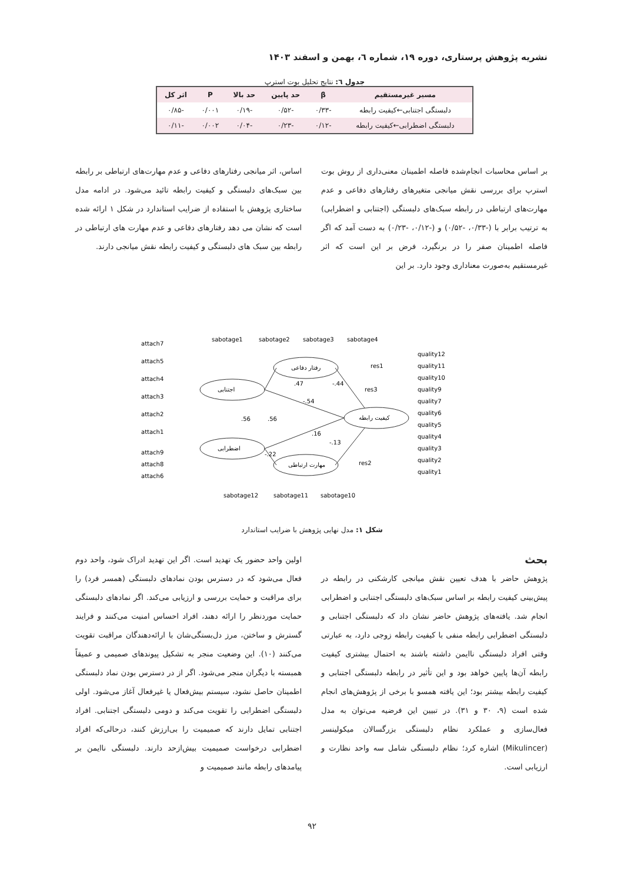نشریه پژوهش پرستاری، دوره ۱۹، شماره ٦، بهمن و اسفند ۱۴۰۳
جدول ٦: نتایج تحلیل بوت استرپ
| مسیر غیرمستقیم | β | حد پایین | حد بالا | P | اثر کل |
| --- | --- | --- | --- | --- | --- |
| دلبستگی اجتنابی←کیفیت رابطه | -۰/۳۳ | -۰/۵۲ | -۰/۱۹ | ۰/۰۰۱ | -۰/۸۵ |
| دلبستگی اضطرابی←کیفیت رابطه | -۰/۱۲ | -۰/۲۳ | -۰/۰۴ | ۰/۰۰۲ | -۰/۱۱ |
بر اساس محاسبات انجام‌شده فاصله اطمینان معنی‌داری از روش بوت استرپ برای بررسی نقش میانجی متغیرهای رفتارهای دفاعی و عدم مهارت‌های ارتباطی در رابطه سبک‌های دلبستگی (اجتنابی و اضطرابی) به ترتیب برابر با (-۰/۳۳، -۰/۵۲) و (-۰/۱۲، -۰/۲۳) به دست آمد که اگر فاصله اطمینان صفر را در برنگیرد، فرض بر این است که اثر غیرمستقیم به‌صورت معناداری وجود دارد. بر این
اساس، اثر میانجی رفتارهای دفاعی و عدم مهارت‌های ارتباطی بر رابطه بین سبک‌های دلبستگی و کیفیت رابطه تائید می‌شود. در ادامه مدل ساختاری پژوهش با استفاده از ضرایب استاندارد در شکل ۱ ارائه شده است که نشان می دهد رفتارهای دفاعی و عدم مهارت های ارتباطی در رابطه بین سبک های دلبستگی و کیفیت رابطه نقش میانجی دارند.
اجتنابی
اضطرابی
رفتار دفاعی
مهارت ارتباطی
کیفیت رابطه
attach7
attach5
attach4
attach3
attach2
attach1
attach9
attach8
attach6
sabotage1
sabotage2
sabotage3
sabotage4
sabotage12
sabotage11
sabotage10
quality12
quality11
quality10
quality9
quality7
quality6
quality5
quality4
quality3
quality2
quality1
.47
-.54
-.44
.16
-.13
.56
.56
-.22
res3
res1
res2
شکل ۱: مدل نهایی پژوهش با ضرایب استاندارد
بحث
پژوهش حاضر با هدف تعیین نقش میانجی کارشکنی در رابطه در پیش‌بینی کیفیت رابطه بر اساس سبک‌های دلبستگی اجتنابی و اضطرابی انجام شد. یافته‌های پژوهش حاضر نشان داد که دلبستگی اجتنابی و دلبستگی اضطرابی رابطه منفی با کیفیت رابطه زوجی دارد، به عبارتی وقتی افراد دلبستگی ناایمن داشته باشند به احتمال بیشتری کیفیت رابطه آن‌ها پایین خواهد بود و این تأثیر در رابطه دلبستگی اجتنابی و کیفیت رابطه بیشتر بود؛ این یافته همسو با برخی از پژوهش‌های انجام شده است (۹، ۳۰ و ۳۱). در تبیین این فرضیه می‌توان به مدل فعال‌سازی و عملکرد نظام دلبستگی بزرگسالان میکولینسر (Mikulincer) اشاره کرد؛ نظام دلبستگی شامل سه واحد نظارت و ارزیابی است.
اولین واحد حضور یک تهدید است. اگر این تهدید ادراک شود، واحد دوم فعال می‌شود که در دسترس بودن نمادهای دلبستگی (همسر فرد) را برای مراقبت و حمایت بررسی و ارزیابی می‌کند. اگر نمادهای دلبستگی حمایت موردنظر را ارائه دهند، افراد احساس امنیت می‌کنند و فرایند گسترش و ساختن، مرز دل‌بستگی‌شان با ارائه‌دهندگان مراقبت تقویت می‌کنند (۱۰). این وضعیت منجر به تشکیل پیوندهای صمیمی و عمیقاً همبسته با دیگران منجر می‌شود. اگر از در دسترس بودن نماد دلبستگی اطمینان حاصل نشود، سیستم بیش‌فعال یا غیرفعال آغاز می‌شود. اولی دلبستگی اضطرابی را تقویت می‌کند و دومی دلبستگی اجتنابی. افراد اجتنابی تمایل دارند که صمیمیت را بی‌ارزش کنند، درحالی‌که افراد اضطرابی درخواست صمیمیت بیش‌ازحد دارند. دلبستگی ناایمن بر پیامدهای رابطه مانند صمیمیت و
۹۲